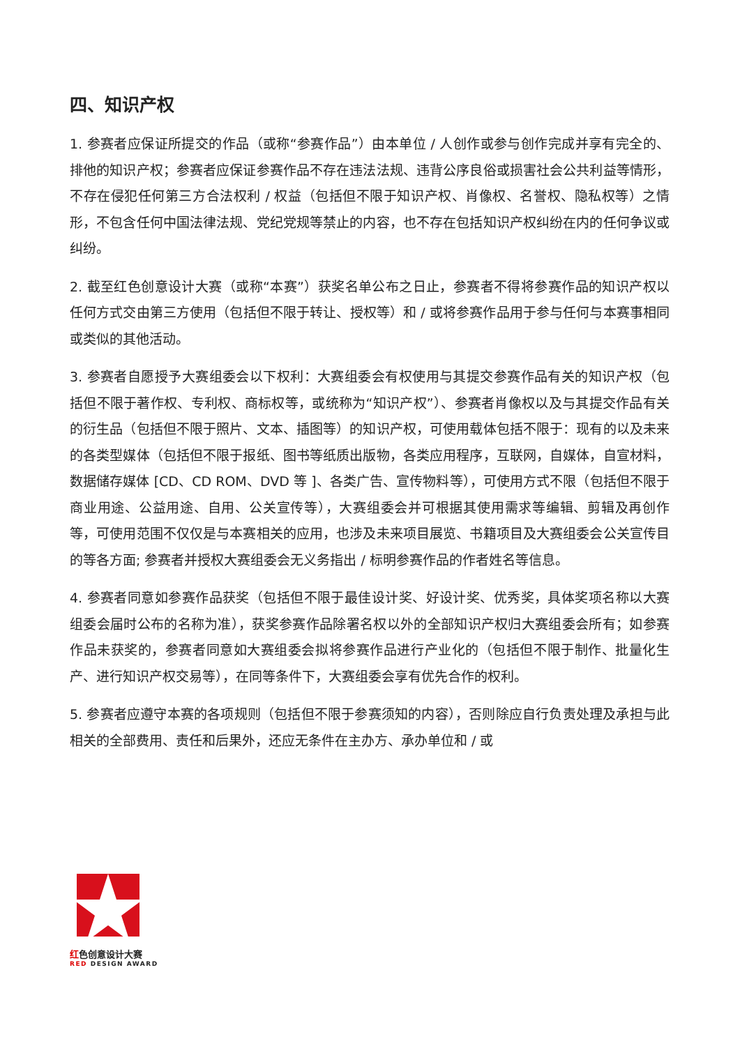四、知识产权
1. 参赛者应保证所提交的作品（或称“参赛作品”）由本单位 / 人创作或参与创作完成并享有完全的、排他的知识产权；参赛者应保证参赛作品不存在违法法规、违背公序良俗或损害社会公共利益等情形，不存在侵犯任何第三方合法权利 / 权益（包括但不限于知识产权、肖像权、名誉权、隐私权等）之情形，不包含任何中国法律法规、党纪党规等禁止的内容，也不存在包括知识产权纠纷在内的任何争议或纠纷。
2. 截至红色创意设计大赛（或称“本赛”）获奖名单公布之日止，参赛者不得将参赛作品的知识产权以任何方式交由第三方使用（包括但不限于转让、授权等）和 / 或将参赛作品用于参与任何与本赛事相同或类似的其他活动。
3. 参赛者自愿授予大赛组委会以下权利：大赛组委会有权使用与其提交参赛作品有关的知识产权（包括但不限于著作权、专利权、商标权等，或统称为“知识产权”）、参赛者肖像权以及与其提交作品有关的衍生品（包括但不限于照片、文本、插图等）的知识产权，可使用载体包括不限于：现有的以及未来的各类型媒体（包括但不限于报纸、图书等纸质出版物，各类应用程序，互联网，自媒体，自宣材料，数据储存媒体 [CD、CD ROM、DVD 等 ]、各类广告、宣传物料等），可使用方式不限（包括但不限于商业用途、公益用途、自用、公关宣传等），大赛组委会并可根据其使用需求等编辑、剪辑及再创作等，可使用范围不仅仅是与本赛相关的应用，也涉及未来项目展览、书籍项目及大赛组委会公关宣传目的等各方面; 参赛者并授权大赛组委会无义务指出 / 标明参赛作品的作者姓名等信息。
4. 参赛者同意如参赛作品获奖（包括但不限于最佳设计奖、好设计奖、优秀奖，具体奖项名称以大赛组委会届时公布的名称为准），获奖参赛作品除署名权以外的全部知识产权归大赛组委会所有；如参赛作品未获奖的，参赛者同意如大赛组委会拟将参赛作品进行产业化的（包括但不限于制作、批量化生产、进行知识产权交易等），在同等条件下，大赛组委会享有优先合作的权利。
5. 参赛者应遵守本赛的各项规则（包括但不限于参赛须知的内容），否则除应自行负责处理及承担与此相关的全部费用、责任和后果外，还应无条件在主办方、承办单位和 / 或
红色创意设计大赛
RED DESIGN AWARD